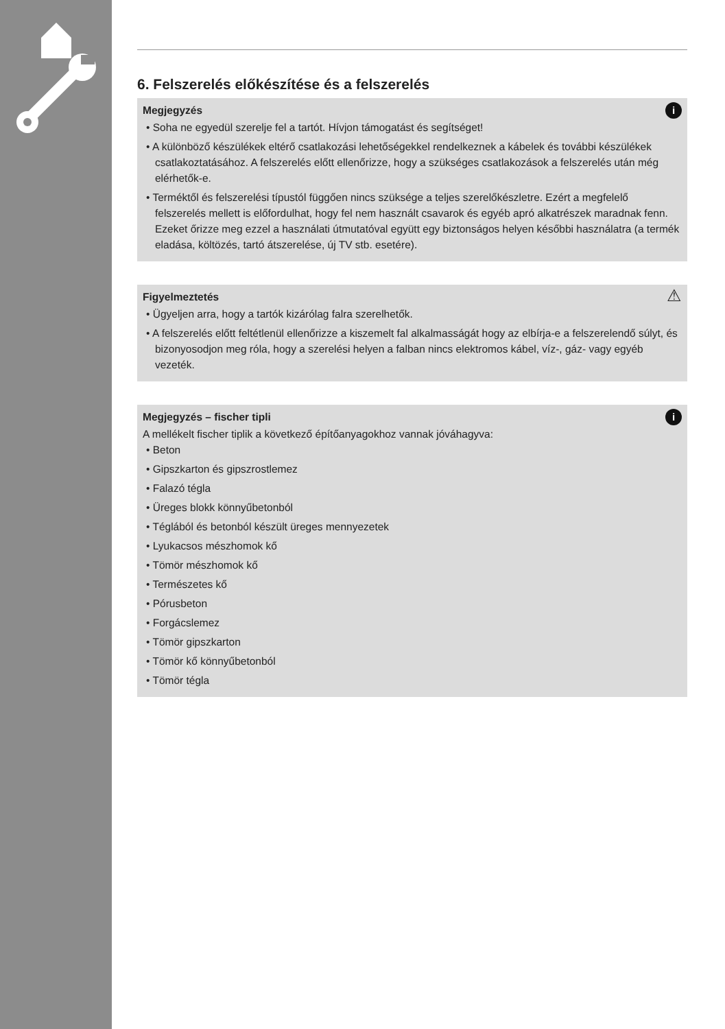6. Felszerelés előkészítése és a felszerelés
i Megjegyzés
• Soha ne egyedül szerelje fel a tartót. Hívjon támogatást és segítséget!
• A különböző készülékek eltérő csatlakozási lehetőségekkel rendelkeznek a kábelek és további készülékek csatlakoztatásához. A felszerelés előtt ellenőrizze, hogy a szükséges csatlakozások a felszerelés után még elérhetők-e.
• Terméktől és felszerelési típustól függően nincs szüksége a teljes szerelőkészletre. Ezért a megfelelő felszerelés mellett is előfordulhat, hogy fel nem használt csavarok és egyéb apró alkatrészek maradnak fenn. Ezeket őrizze meg ezzel a használati útmutatóval együtt egy biztonságos helyen későbbi használatra (a termék eladása, költözés, tartó átszerelése, új TV stb. esetére).
⚠ Figyelmeztetés
• Ügyeljen arra, hogy a tartók kizárólag falra szerelhetők.
• A felszerelés előtt feltétlenül ellenőrizze a kiszemelt fal alkalmasságát hogy az elbírja-e a felszerelendő súlyt, és bizonyosodjon meg róla, hogy a szerelési helyen a falban nincs elektromos kábel, víz-, gáz- vagy egyéb vezeték.
i Megjegyzés – fischer tipli
A mellékelt fischer tiplik a következő építőanyagokhoz vannak jóváhagyva:
• Beton
• Gipszkarton és gipszrostlemez
• Falazó tégla
• Üreges blokk könnyűbetonból
• Téglából és betonból készült üreges mennyezetek
• Lyukacsos mészhomok kő
• Tömör mészhomok kő
• Természetes kő
• Pórusbeton
• Forgácslemez
• Tömör gipszkarton
• Tömör kő könnyűbetonból
• Tömör tégla